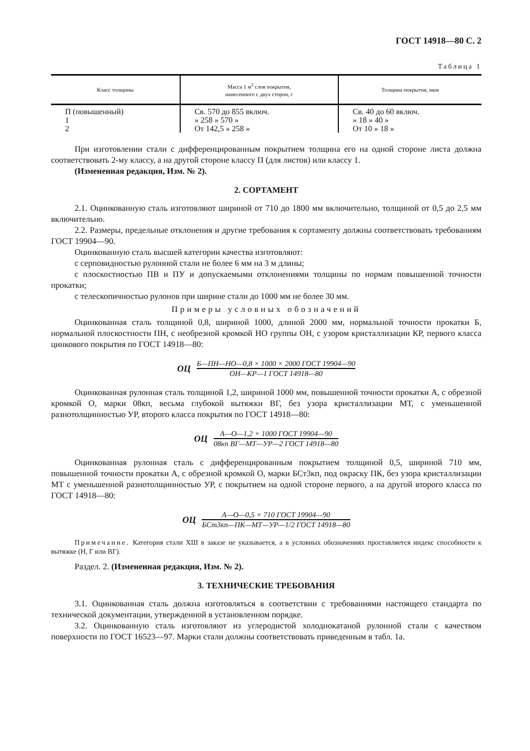ГОСТ 14918—80 С. 2
Таблица 1
| Класс толщины | Масса 1 м<sup>2</sup> слоя покрытия, нанесенного с двух сторон, г | Толщина покрытия, мкм |
| --- | --- | --- |
| П (повышенный) 1 2 | Св. 570 до 855 включ. » 258 » 570 » От 142,5 » 258 » | Св. 40 до 60 включ. » 18 » 40 » От 10 » 18 » |
При изготовлении стали с дифференцированным покрытием толщина его на одной стороне листа должна соответствовать 2-му классу, а на другой стороне классу П (для листов) или классу 1.
(Измененная редакция, Изм. № 2).
2. СОРТАМЕНТ
2.1. Оцинкованную сталь изготовляют шириной от 710 до 1800 мм включительно, толщиной от 0,5 до 2,5 мм включительно.
2.2. Размеры, предельные отклонения и другие требования к сортаменту должны соответствовать требованиям ГОСТ 19904—90.
Оцинкованную сталь высшей категории качества изготовляют:
с серповидностью рулонной стали не более 6 мм на 3 м длины;
с плоскостностью ПВ и ПУ и допускаемыми отклонениями толщины по нормам повышенной точности прокатки;
с телескопичностью рулонов при ширине стали до 1000 мм не более 30 мм.
Примеры условных обозначений
Оцинкованная сталь толщиной 0,8, шириной 1000, длиной 2000 мм, нормальной точности прокатки Б, нормальной плоскостности ПН, с необрезной кромкой НО группы ОН, с узором кристаллизации КР, первого класса цинкового покрытия по ГОСТ 14918—80:
ОЦ
Б—ПН—НО—0,8 × 1000 × 2000 ГОСТ 19904—90
ОН—КР—1 ГОСТ 14918—80
Оцинкованная рулонная сталь толщиной 1,2, шириной 1000 мм, повышенной точности прокатки А, с обрезной кромкой О, марки 08кп, весьма глубокой вытяжки ВГ, без узора кристаллизации МТ, с уменьшенной разнотолщинностью УР, второго класса покрытия по ГОСТ 14918—80:
ОЦ
А—О—1,2 × 1000 ГОСТ 19904—90
08кп ВГ—МТ—УР—2 ГОСТ 14918—80
Оцинкованная рулонная сталь с дифференцированным покрытием толщиной 0,5, шириной 710 мм, повышенной точности прокатки А, с обрезной кромкой О, марки БСт3кп, под окраску ПК, без узора кристаллизации МТ с уменьшенной разнотолщинностью УР, с покрытием на одной стороне первого, а на другой второго класса по ГОСТ 14918—80:
ОЦ
А—О—0,5 × 710 ГОСТ 19904—90
БСт3кп—ПК—МТ—УР—1/2 ГОСТ 14918—80
Примечание. Категория стали ХШ в заказе не указывается, а в условных обозначениях проставляется индекс способности к вытяжке (Н, Г или ВГ).
Раздел. 2. (Измененная редакция, Изм. № 2).
3. ТЕХНИЧЕСКИЕ ТРЕБОВАНИЯ
3.1. Оцинкованная сталь должна изготовляться в соответствии с требованиями настоящего стандарта по технической документации, утвержденной в установленном порядке.
3.2. Оцинкованную сталь изготовляют из углеродистой холоднокатаной рулонной стали с качеством поверхности по ГОСТ 16523—97. Марки стали должны соответствовать приведенным в табл. 1а.